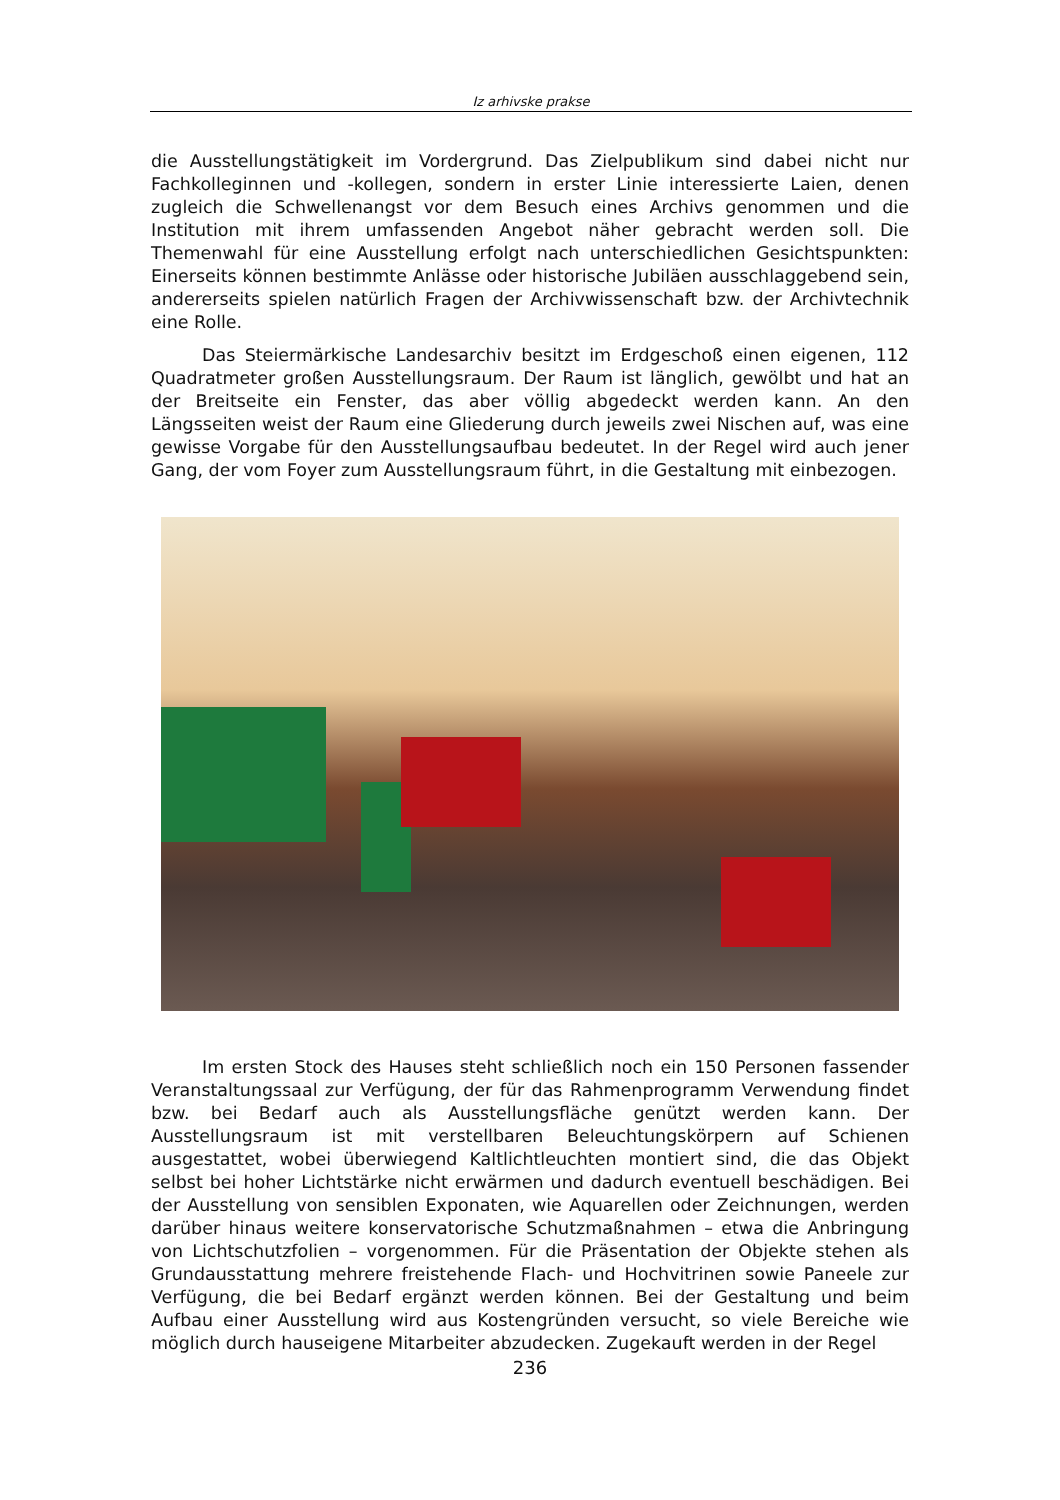Iz arhivske prakse
die Ausstellungstätigkeit im Vordergrund. Das Zielpublikum sind dabei nicht nur Fachkolleginnen und -kollegen, sondern in erster Linie interessierte Laien, denen zugleich die Schwellenangst vor dem Besuch eines Archivs genommen und die Institution mit ihrem umfassenden Angebot näher gebracht werden soll. Die Themenwahl für eine Ausstellung erfolgt nach unterschiedlichen Gesichtspunkten: Einerseits können bestimmte Anlässe oder historische Jubiläen ausschlaggebend sein, andererseits spielen natürlich Fragen der Archivwissenschaft bzw. der Archivtechnik eine Rolle.
Das Steiermärkische Landesarchiv besitzt im Erdgeschoß einen eigenen, 112 Quadratmeter großen Ausstellungsraum. Der Raum ist länglich, gewölbt und hat an der Breitseite ein Fenster, das aber völlig abgedeckt werden kann. An den Längsseiten weist der Raum eine Gliederung durch jeweils zwei Nischen auf, was eine gewisse Vorgabe für den Ausstellungsaufbau bedeutet. In der Regel wird auch jener Gang, der vom Foyer zum Ausstellungsraum führt, in die Gestaltung mit einbezogen.
Im ersten Stock des Hauses steht schließlich noch ein 150 Personen fassender Veranstaltungssaal zur Verfügung, der für das Rahmenprogramm Verwendung findet bzw. bei Bedarf auch als Ausstellungsfläche genützt werden kann. Der Ausstellungsraum ist mit verstellbaren Beleuchtungskörpern auf Schienen ausgestattet, wobei überwiegend Kaltlichtleuchten montiert sind, die das Objekt selbst bei hoher Lichtstärke nicht erwärmen und dadurch eventuell beschädigen. Bei der Ausstellung von sensiblen Exponaten, wie Aquarellen oder Zeichnungen, werden darüber hinaus weitere konservatorische Schutzmaßnahmen – etwa die Anbringung von Lichtschutzfolien – vorgenommen. Für die Präsentation der Objekte stehen als Grundausstattung mehrere freistehende Flach- und Hochvitrinen sowie Paneele zur Verfügung, die bei Bedarf ergänzt werden können. Bei der Gestaltung und beim Aufbau einer Ausstellung wird aus Kostengründen versucht, so viele Bereiche wie möglich durch hauseigene Mitarbeiter abzudecken. Zugekauft werden in der Regel
236